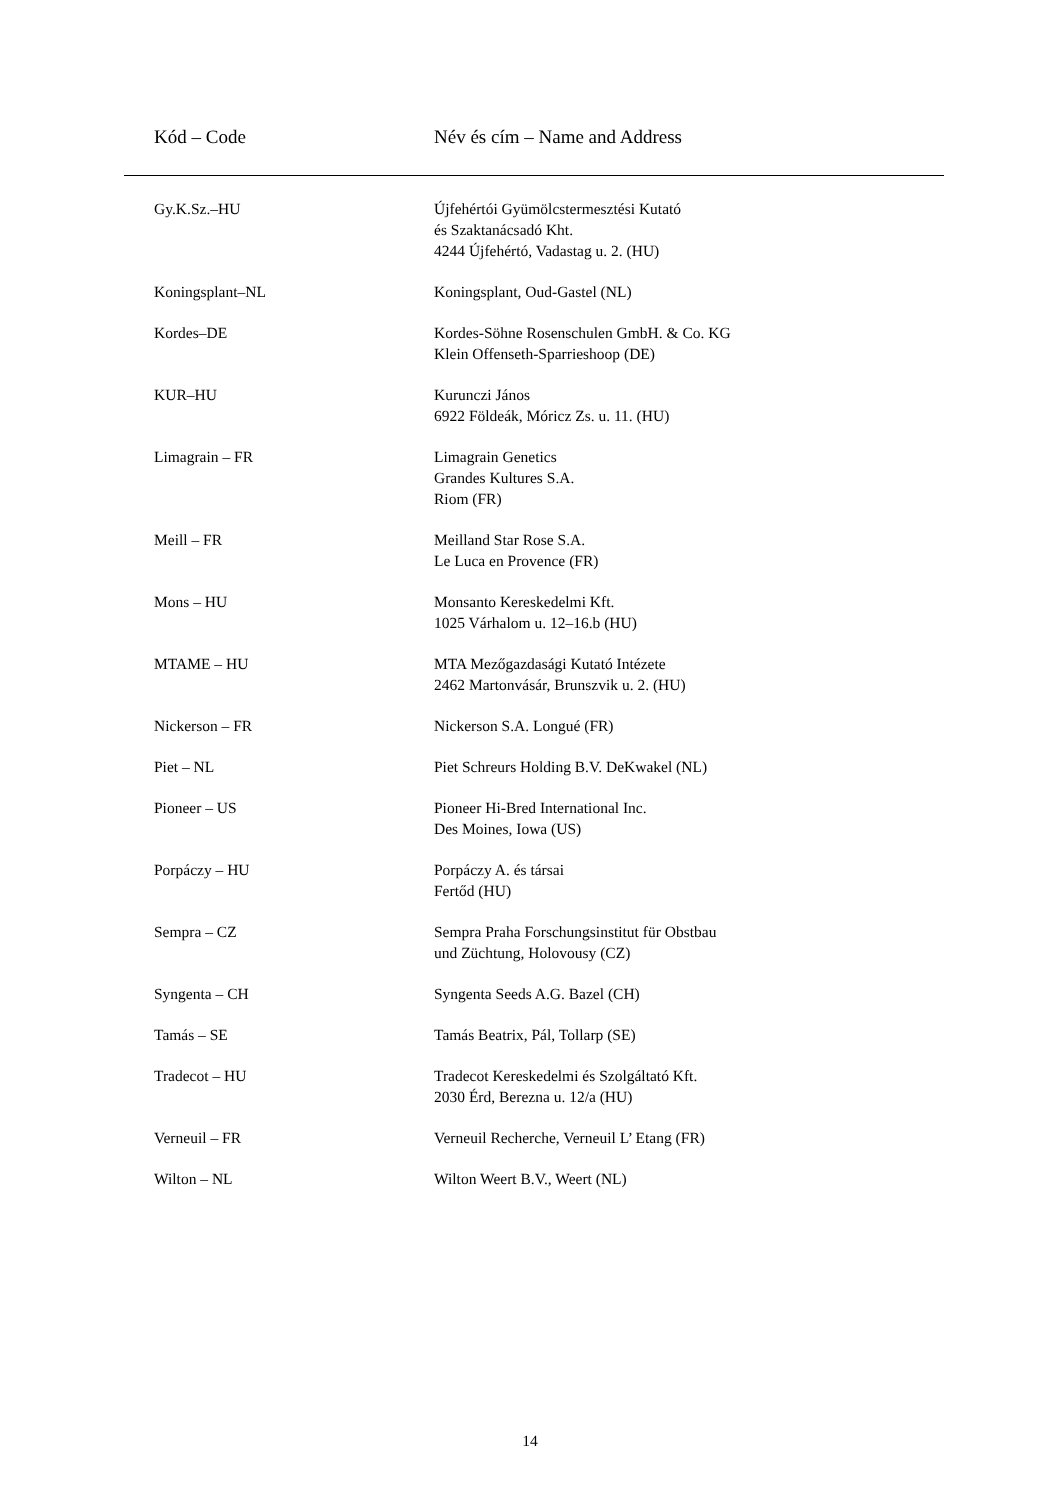| Kód – Code | Név és cím – Name and Address |
| --- | --- |
| Gy.K.Sz.–HU | Újfehértói Gyümölcstermesztési Kutató és Szaktanácsadó Kht. 4244 Újfehértó, Vadastag u. 2. (HU) |
| Koningsplant–NL | Koningsplant, Oud-Gastel (NL) |
| Kordes–DE | Kordes-Söhne Rosenschulen GmbH. & Co. KG Klein Offenseth-Sparrieshoop (DE) |
| KUR–HU | Kurunczi János 6922 Földeák, Móricz Zs. u. 11. (HU) |
| Limagrain – FR | Limagrain Genetics Grandes Kultures S.A. Riom (FR) |
| Meill – FR | Meilland Star Rose S.A. Le Luca en Provence (FR) |
| Mons – HU | Monsanto Kereskedelmi Kft. 1025 Várhalom u. 12–16.b (HU) |
| MTAME – HU | MTA Mezőgazdasági Kutató Intézete 2462 Martonvásár, Brunszvik u. 2. (HU) |
| Nickerson – FR | Nickerson S.A. Longué (FR) |
| Piet – NL | Piet Schreurs Holding B.V. DeKwakel (NL) |
| Pioneer – US | Pioneer Hi-Bred International Inc. Des Moines, Iowa (US) |
| Porpáczy – HU | Porpáczy A. és társai Fertőd (HU) |
| Sempra – CZ | Sempra Praha Forschungsinstitut für Obstbau und Züchtung, Holovousy (CZ) |
| Syngenta – CH | Syngenta Seeds A.G. Bazel (CH) |
| Tamás – SE | Tamás Beatrix, Pál, Tollarp (SE) |
| Tradecot – HU | Tradecot Kereskedelmi és Szolgáltató Kft. 2030 Érd, Berezna u. 12/a (HU) |
| Verneuil – FR | Verneuil Recherche, Verneuil L’ Etang (FR) |
| Wilton – NL | Wilton Weert B.V., Weert (NL) |
14